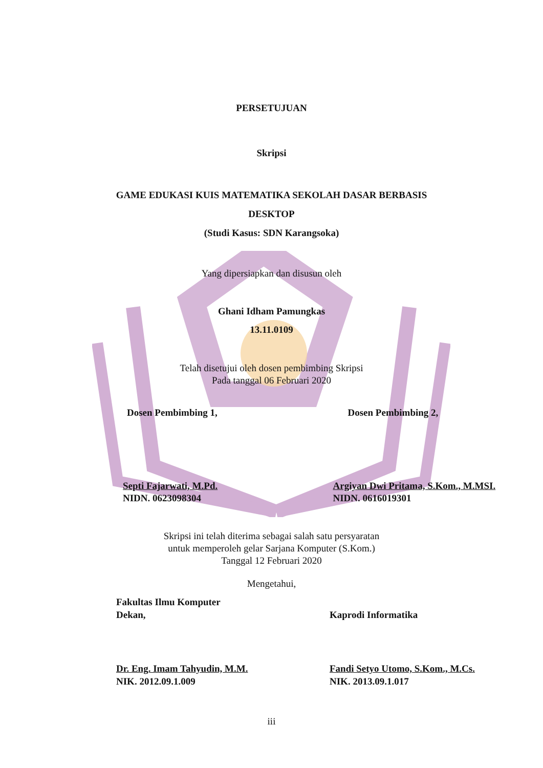PERSETUJUAN
Skripsi
GAME EDUKASI KUIS MATEMATIKA SEKOLAH DASAR BERBASIS
DESKTOP
(Studi Kasus: SDN Karangsoka)
Yang dipersiapkan dan disusun oleh
Ghani Idham Pamungkas
13.11.0109
Telah disetujui oleh dosen pembimbing Skripsi
Pada tanggal 06 Februari 2020
Dosen Pembimbing 1, Dosen Pembimbing 2,
Septi Fajarwati, M.Pd.
NIDN. 0623098304
Argiyan Dwi Pritama, S.Kom., M.MSI.
NIDN. 0616019301
Skripsi ini telah diterima sebagai salah satu persyaratan
untuk memperoleh gelar Sarjana Komputer (S.Kom.)
Tanggal 12 Februari 2020
Mengetahui,
Fakultas Ilmu Komputer
Dekan,
Kaprodi Informatika
Dr. Eng. Imam Tahyudin, M.M.
NIK. 2012.09.1.009
Fandi Setyo Utomo, S.Kom., M.Cs.
NIK. 2013.09.1.017
iii